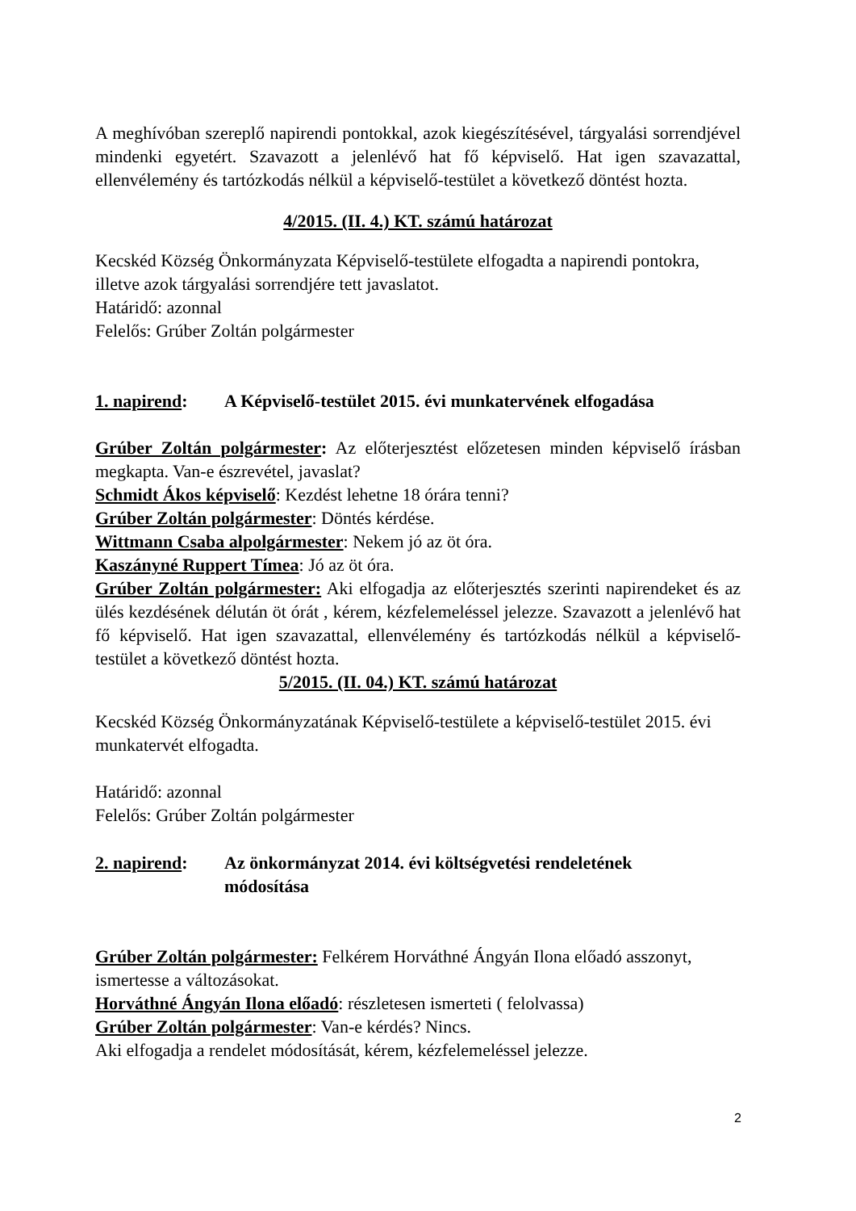A meghívóban szereplő napirendi pontokkal, azok kiegészítésével, tárgyalási sorrendjével mindenki egyetért. Szavazott a jelenlévő hat fő képviselő. Hat igen szavazattal, ellenvélemény és tartózkodás nélkül a képviselő-testület a következő döntést hozta.
4/2015. (II. 4.) KT. számú határozat
Kecskéd Község Önkormányzata Képviselő-testülete elfogadta a napirendi pontokra, illetve azok tárgyalási sorrendjére tett javaslatot.
Határidő: azonnal
Felelős: Grúber Zoltán polgármester
1. napirend: A Képviselő-testület 2015. évi munkatervének elfogadása
Grúber Zoltán polgármester: Az előterjesztést előzetesen minden képviselő írásban megkapta. Van-e észrevétel, javaslat?
Schmidt Ákos képviselő: Kezdést lehetne 18 órára tenni?
Grúber Zoltán polgármester: Döntés kérdése.
Wittmann Csaba alpolgármester: Nekem jó az öt óra.
Kaszányné Ruppert Tímea: Jó az öt óra.
Grúber Zoltán polgármester: Aki elfogadja az előterjesztés szerinti napirendeket és az ülés kezdésének délután öt órát , kérem, kézfelemeléssel jelezze. Szavazott a jelenlévő hat fő képviselő. Hat igen szavazattal, ellenvélemény és tartózkodás nélkül a képviselő-testület a következő döntést hozta.
5/2015. (II. 04.) KT. számú határozat
Kecskéd Község Önkormányzatának Képviselő-testülete a képviselő-testület 2015. évi munkatervét elfogadta.
Határidő: azonnal
Felelős: Grúber Zoltán polgármester
2. napirend: Az önkormányzat 2014. évi költségvetési rendeletének
módosítása
Grúber Zoltán polgármester: Felkérem Horváthné Ángyán Ilona előadó asszonyt, ismertesse a változásokat.
Horváthné Ángyán Ilona előadó: részletesen ismerteti ( felolvassa)
Grúber Zoltán polgármester: Van-e kérdés? Nincs.
Aki elfogadja a rendelet módosítását, kérem, kézfelemeléssel jelezze.
2